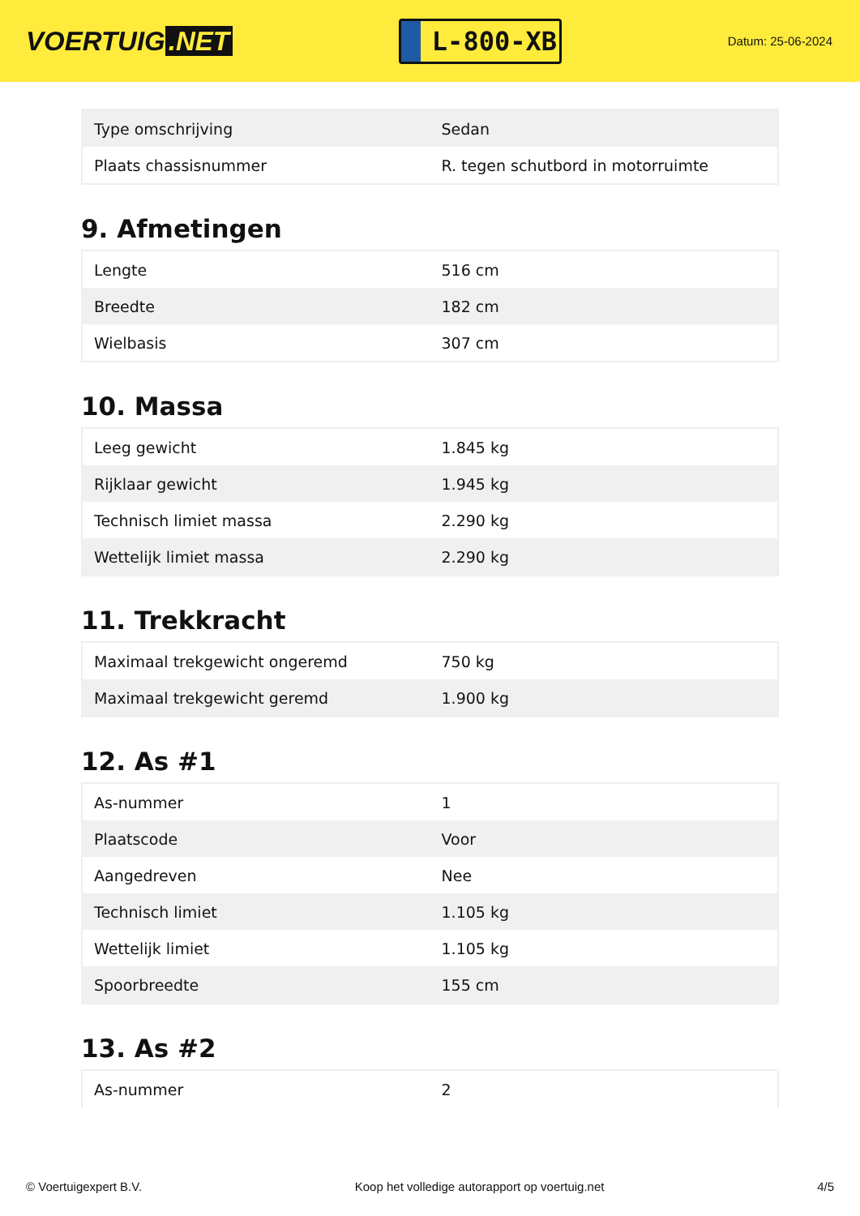VOERTUIG.NET
L-800-XB
Datum: 25-06-2024
| Type omschrijving | Sedan |
| Plaats chassisnummer | R. tegen schutbord in motorruimte |
9. Afmetingen
| Lengte | 516 cm |
| Breedte | 182 cm |
| Wielbasis | 307 cm |
10. Massa
| Leeg gewicht | 1.845 kg |
| Rijklaar gewicht | 1.945 kg |
| Technisch limiet massa | 2.290 kg |
| Wettelijk limiet massa | 2.290 kg |
11. Trekkracht
| Maximaal trekgewicht ongeremd | 750 kg |
| Maximaal trekgewicht geremd | 1.900 kg |
12. As #1
| As-nummer | 1 |
| Plaatscode | Voor |
| Aangedreven | Nee |
| Technisch limiet | 1.105 kg |
| Wettelijk limiet | 1.105 kg |
| Spoorbreedte | 155 cm |
13. As #2
| As-nummer | 2 |
© Voertuigexpert B.V. Koop het volledige autorapport op voertuig.net 4/5